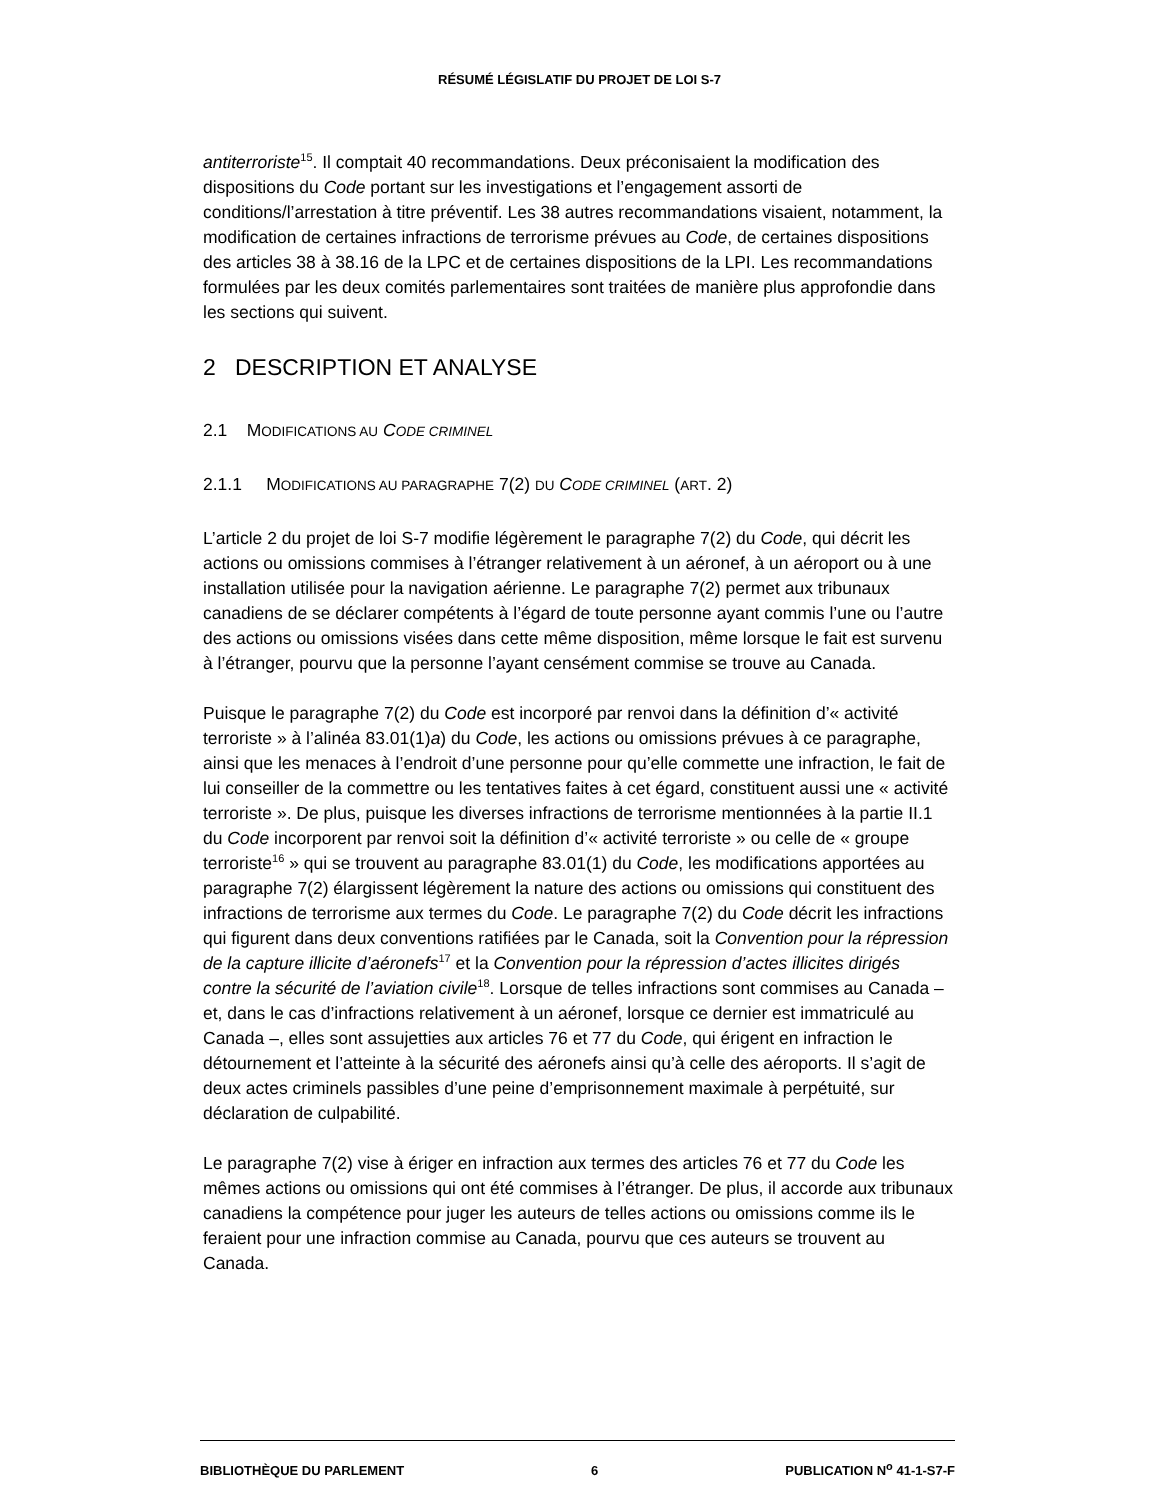RÉSUMÉ LÉGISLATIF DU PROJET DE LOI S-7
antiterroriste<sup>15</sup>. Il comptait 40 recommandations. Deux préconisaient la modification des dispositions du Code portant sur les investigations et l’engagement assorti de conditions/l’arrestation à titre préventif. Les 38 autres recommandations visaient, notamment, la modification de certaines infractions de terrorisme prévues au Code, de certaines dispositions des articles 38 à 38.16 de la LPC et de certaines dispositions de la LPI. Les recommandations formulées par les deux comités parlementaires sont traitées de manière plus approfondie dans les sections qui suivent.
2 DESCRIPTION ET ANALYSE
2.1 MODIFICATIONS AU CODE CRIMINEL
2.1.1 MODIFICATIONS AU PARAGRAPHE 7(2) DU CODE CRIMINEL (ART. 2)
L’article 2 du projet de loi S-7 modifie légèrement le paragraphe 7(2) du Code, qui décrit les actions ou omissions commises à l’étranger relativement à un aéronef, à un aéroport ou à une installation utilisée pour la navigation aérienne. Le paragraphe 7(2) permet aux tribunaux canadiens de se déclarer compétents à l’égard de toute personne ayant commis l’une ou l’autre des actions ou omissions visées dans cette même disposition, même lorsque le fait est survenu à l’étranger, pourvu que la personne l’ayant censément commise se trouve au Canada.
Puisque le paragraphe 7(2) du Code est incorporé par renvoi dans la définition d’« activité terroriste » à l’alinéa 83.01(1)a) du Code, les actions ou omissions prévues à ce paragraphe, ainsi que les menaces à l’endroit d’une personne pour qu’elle commette une infraction, le fait de lui conseiller de la commettre ou les tentatives faites à cet égard, constituent aussi une « activité terroriste ». De plus, puisque les diverses infractions de terrorisme mentionnées à la partie II.1 du Code incorporent par renvoi soit la définition d’« activité terroriste » ou celle de « groupe terroriste<sup>16</sup> » qui se trouvent au paragraphe 83.01(1) du Code, les modifications apportées au paragraphe 7(2) élargissent légèrement la nature des actions ou omissions qui constituent des infractions de terrorisme aux termes du Code. Le paragraphe 7(2) du Code décrit les infractions qui figurent dans deux conventions ratifiées par le Canada, soit la Convention pour la répression de la capture illicite d’aéronefs<sup>17</sup> et la Convention pour la répression d’actes illicites dirigés contre la sécurité de l’aviation civile<sup>18</sup>. Lorsque de telles infractions sont commises au Canada – et, dans le cas d’infractions relativement à un aéronef, lorsque ce dernier est immatriculé au Canada –, elles sont assujetties aux articles 76 et 77 du Code, qui érigent en infraction le détournement et l’atteinte à la sécurité des aéronefs ainsi qu’à celle des aéroports. Il s’agit de deux actes criminels passibles d’une peine d’emprisonnement maximale à perpétuité, sur déclaration de culpabilité.
Le paragraphe 7(2) vise à ériger en infraction aux termes des articles 76 et 77 du Code les mêmes actions ou omissions qui ont été commises à l’étranger. De plus, il accorde aux tribunaux canadiens la compétence pour juger les auteurs de telles actions ou omissions comme ils le feraient pour une infraction commise au Canada, pourvu que ces auteurs se trouvent au Canada.
BIBLIOTHÈQUE DU PARLEMENT 6 PUBLICATION N<sup>o</sup> 41-1-S7-F